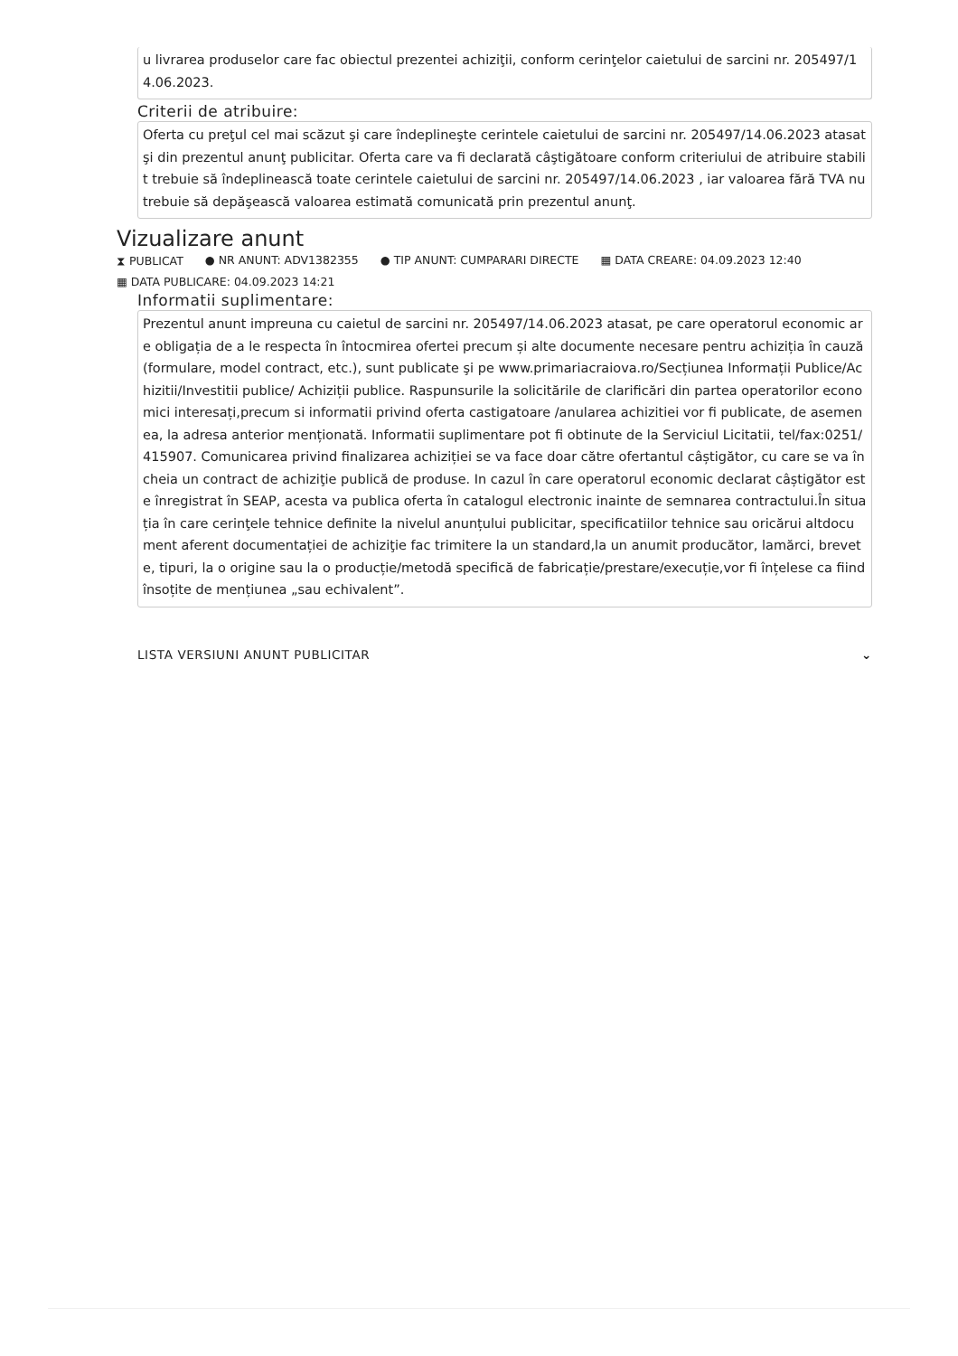u livrarea produselor care fac obiectul prezentei achiziţii, conform cerinţelor caietului de sarcini nr. 205497/14.06.2023.
Criterii de atribuire:
Oferta cu preţul cel mai scăzut şi care îndeplineşte cerintele caietului de sarcini nr. 205497/14.06.2023 atasat şi din prezentul anunţ publicitar. Oferta care va fi declarată câştigătoare conform criteriului de atribuire stabilit trebuie să îndeplinească toate cerintele caietului de sarcini nr. 205497/14.06.2023 , iar valoarea fără TVA nu trebuie să depăşească valoarea estimată comunicată prin prezentul anunţ.
Vizualizare anunt
⧗ PUBLICAT ● NR ANUNT: ADV1382355 ● TIP ANUNT: CUMPARARI DIRECTE ▦ DATA CREARE: 04.09.2023 12:40 ▦ DATA PUBLICARE: 04.09.2023 14:21
Informatii suplimentare:
Prezentul anunt impreuna cu caietul de sarcini nr. 205497/14.06.2023 atasat, pe care operatorul economic are obligația de a le respecta în întocmirea ofertei precum și alte documente necesare pentru achiziția în cauză (formulare, model contract, etc.), sunt publicate şi pe www.primariacraiova.ro/Secțiunea Informații Publice/Achizitii/Investitii publice/ Achiziții publice. Raspunsurile la solicitările de clarificări din partea operatorilor economici interesați,precum si informatii privind oferta castigatoare /anularea achizitiei vor fi publicate, de asemenea, la adresa anterior menționată. Informatii suplimentare pot fi obtinute de la Serviciul Licitatii, tel/fax:0251/415907. Comunicarea privind finalizarea achiziției se va face doar către ofertantul câștigător, cu care se va încheia un contract de achiziţie publică de produse. In cazul în care operatorul economic declarat câștigător este înregistrat în SEAP, acesta va publica oferta în catalogul electronic inainte de semnarea contractului.În situația în care cerinţele tehnice definite la nivelul anunțului publicitar, specificatiilor tehnice sau oricărui altdocument aferent documentației de achiziţie fac trimitere la un standard,la un anumit producător, lamărci, brevete, tipuri, la o origine sau la o producție/metodă specifică de fabricație/prestare/execuție,vor fi înțelese ca fiind însoțite de mențiunea „sau echivalent”.
LISTA VERSIUNI ANUNT PUBLICITAR ⌄